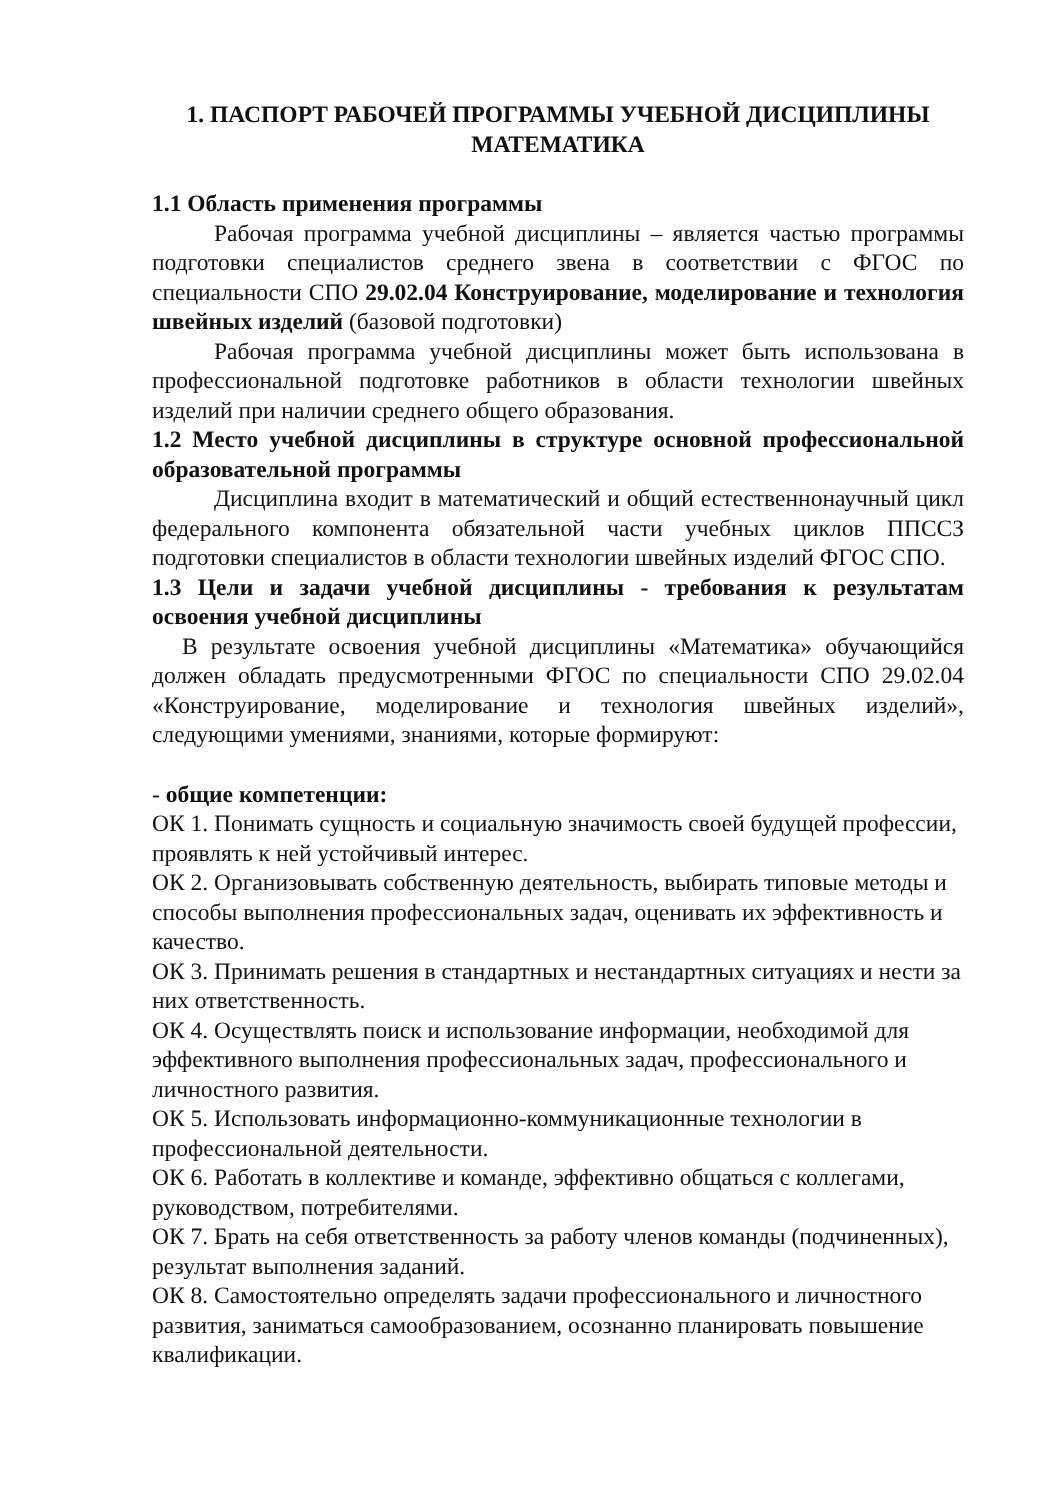1. ПАСПОРТ РАБОЧЕЙ ПРОГРАММЫ УЧЕБНОЙ ДИСЦИПЛИНЫ
МАТЕМАТИКА
1.1 Область применения программы
Рабочая программа учебной дисциплины – является частью программы подготовки специалистов среднего звена в соответствии с ФГОС по специальности СПО 29.02.04 Конструирование, моделирование и технология швейных изделий (базовой подготовки)
Рабочая программа учебной дисциплины может быть использована в профессиональной подготовке работников в области технологии швейных изделий при наличии среднего общего образования.
1.2 Место учебной дисциплины в структуре основной профессиональной образовательной программы
Дисциплина входит в математический и общий естественнонаучный цикл федерального компонента обязательной части учебных циклов ППССЗ подготовки специалистов в области технологии швейных изделий ФГОС СПО.
1.3 Цели и задачи учебной дисциплины - требования к результатам освоения учебной дисциплины
В результате освоения учебной дисциплины «Математика» обучающийся должен обладать предусмотренными ФГОС по специальности СПО 29.02.04 «Конструирование, моделирование и технология швейных изделий», следующими умениями, знаниями, которые формируют:
- общие компетенции:
ОК 1. Понимать сущность и социальную значимость своей будущей профессии, проявлять к ней устойчивый интерес.
ОК 2. Организовывать собственную деятельность, выбирать типовые методы и способы выполнения профессиональных задач, оценивать их эффективность и качество.
ОК 3. Принимать решения в стандартных и нестандартных ситуациях и нести за них ответственность.
ОК 4. Осуществлять поиск и использование информации, необходимой для эффективного выполнения профессиональных задач, профессионального и личностного развития.
ОК 5. Использовать информационно-коммуникационные технологии в профессиональной деятельности.
ОК 6. Работать в коллективе и команде, эффективно общаться с коллегами, руководством, потребителями.
ОК 7. Брать на себя ответственность за работу членов команды (подчиненных), результат выполнения заданий.
ОК 8. Самостоятельно определять задачи профессионального и личностного развития, заниматься самообразованием, осознанно планировать повышение квалификации.